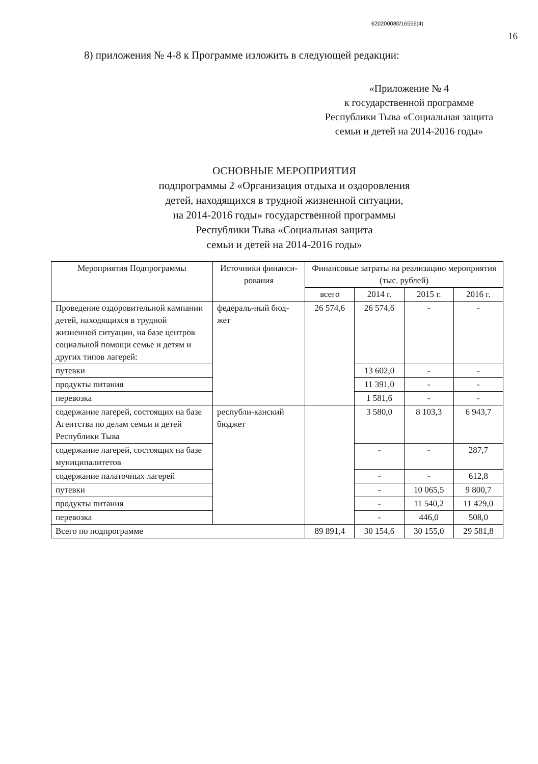620200080/16556(4)
16
8) приложения № 4-8 к Программе изложить в следующей редакции:
«Приложение № 4
к государственной программе
Республики Тыва «Социальная защита
семьи и детей на 2014-2016 годы»
ОСНОВНЫЕ МЕРОПРИЯТИЯ
подпрограммы 2 «Организация отдыха и оздоровления
детей, находящихся в трудной жизненной ситуации,
на 2014-2016 годы» государственной программы
Республики Тыва «Социальная защита
семьи и детей на 2014-2016 годы»
| Мероприятия Подпрограммы | Источники финанси-рования | Финансовые затраты на реализацию мероприятия (тыс. рублей) | | | |
| --- | --- | --- | --- | --- | --- |
| | | всего | 2014 г. | 2015 г. | 2016 г. |
| Проведение оздоровительной кампании детей, находящихся в трудной жизненной ситуации, на базе центров социальной помощи семье и детям и других типов лагерей: | федераль-ный бюд-жет | 26 574,6 | 26 574,6 | - | - |
| путевки | | | 13 602,0 | - | - |
| продукты питания | | | 11 391,0 | - | - |
| перевозка | | | 1 581,6 | - | - |
| содержание лагерей, состоящих на базе Агентства по делам семьи и детей Республики Тыва | республи-канский бюджет | | 3 580,0 | 8 103,3 | 6 943,7 |
| содержание лагерей, состоящих на базе муниципалитетов | | | - | - | 287,7 |
| содержание палаточных лагерей | | | - | - | 612,8 |
| путевки | | | - | 10 065,5 | 9 800,7 |
| продукты питания | | | - | 11 540,2 | 11 429,0 |
| перевозка | | | - | 446,0 | 508,0 |
| Всего по подпрограмме | | 89 891,4 | 30 154,6 | 30 155,0 | 29 581,8 |